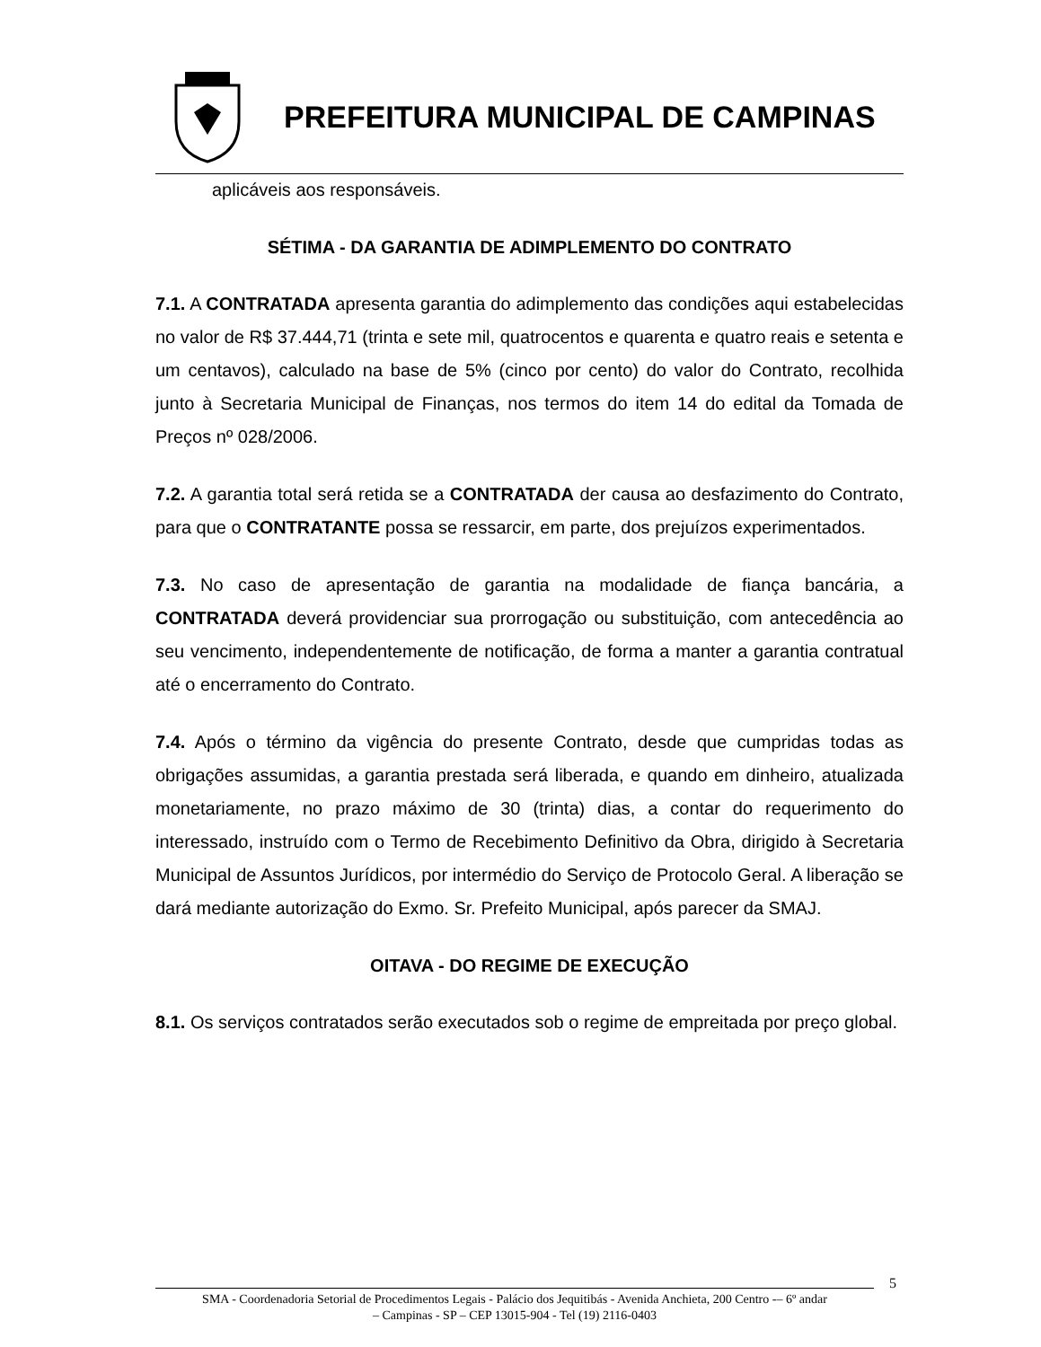PREFEITURA MUNICIPAL DE CAMPINAS
aplicáveis aos responsáveis.
SÉTIMA - DA GARANTIA DE ADIMPLEMENTO DO CONTRATO
7.1. A CONTRATADA apresenta garantia do adimplemento das condições aqui estabelecidas no valor de R$ 37.444,71 (trinta e sete mil, quatrocentos e quarenta e quatro reais e setenta e um centavos), calculado na base de 5% (cinco por cento) do valor do Contrato, recolhida junto à Secretaria Municipal de Finanças, nos termos do item 14 do edital da Tomada de Preços nº 028/2006.
7.2. A garantia total será retida se a CONTRATADA der causa ao desfazimento do Contrato, para que o CONTRATANTE possa se ressarcir, em parte, dos prejuízos experimentados.
7.3. No caso de apresentação de garantia na modalidade de fiança bancária, a CONTRATADA deverá providenciar sua prorrogação ou substituição, com antecedência ao seu vencimento, independentemente de notificação, de forma a manter a garantia contratual até o encerramento do Contrato.
7.4. Após o término da vigência do presente Contrato, desde que cumpridas todas as obrigações assumidas, a garantia prestada será liberada, e quando em dinheiro, atualizada monetariamente, no prazo máximo de 30 (trinta) dias, a contar do requerimento do interessado, instruído com o Termo de Recebimento Definitivo da Obra, dirigido à Secretaria Municipal de Assuntos Jurídicos, por intermédio do Serviço de Protocolo Geral. A liberação se dará mediante autorização do Exmo. Sr. Prefeito Municipal, após parecer da SMAJ.
OITAVA - DO REGIME DE EXECUÇÃO
8.1. Os serviços contratados serão executados sob o regime de empreitada por preço global.
5
SMA - Coordenadoria Setorial de Procedimentos Legais - Palácio dos Jequitibás - Avenida Anchieta, 200 Centro -– 6º andar
– Campinas - SP – CEP 13015-904 - Tel (19) 2116-0403